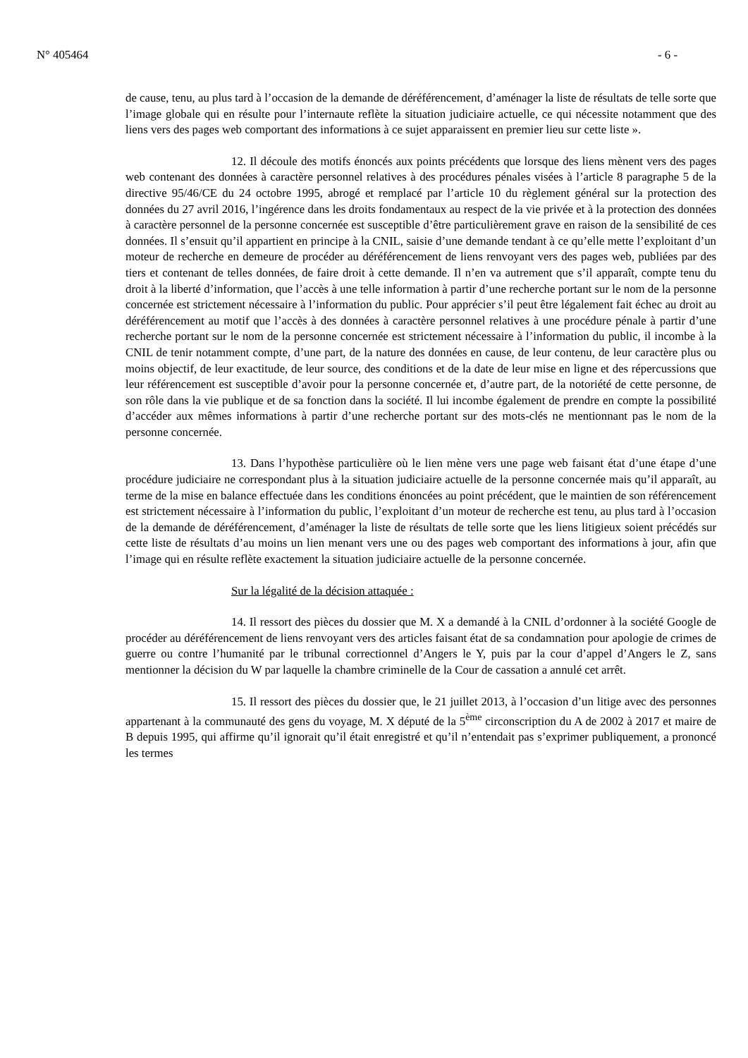N° 405464 - 6 -
de cause, tenu, au plus tard à l’occasion de la demande de déréférencement, d’aménager la liste de résultats de telle sorte que l’image globale qui en résulte pour l’internaute reflète la situation judiciaire actuelle, ce qui nécessite notamment que des liens vers des pages web comportant des informations à ce sujet apparaissent en premier lieu sur cette liste ».
12. Il découle des motifs énoncés aux points précédents que lorsque des liens mènent vers des pages web contenant des données à caractère personnel relatives à des procédures pénales visées à l’article 8 paragraphe 5 de la directive 95/46/CE du 24 octobre 1995, abrogé et remplacé par l’article 10 du règlement général sur la protection des données du 27 avril 2016, l’ingérence dans les droits fondamentaux au respect de la vie privée et à la protection des données à caractère personnel de la personne concernée est susceptible d’être particulièrement grave en raison de la sensibilité de ces données. Il s’ensuit qu’il appartient en principe à la CNIL, saisie d’une demande tendant à ce qu’elle mette l’exploitant d’un moteur de recherche en demeure de procéder au déréférencement de liens renvoyant vers des pages web, publiées par des tiers et contenant de telles données, de faire droit à cette demande. Il n’en va autrement que s’il apparaît, compte tenu du droit à la liberté d’information, que l’accès à une telle information à partir d’une recherche portant sur le nom de la personne concernée est strictement nécessaire à l’information du public. Pour apprécier s’il peut être légalement fait échec au droit au déréférencement au motif que l’accès à des données à caractère personnel relatives à une procédure pénale à partir d’une recherche portant sur le nom de la personne concernée est strictement nécessaire à l’information du public, il incombe à la CNIL de tenir notamment compte, d’une part, de la nature des données en cause, de leur contenu, de leur caractère plus ou moins objectif, de leur exactitude, de leur source, des conditions et de la date de leur mise en ligne et des répercussions que leur référencement est susceptible d’avoir pour la personne concernée et, d’autre part, de la notoriété de cette personne, de son rôle dans la vie publique et de sa fonction dans la société. Il lui incombe également de prendre en compte la possibilité d’accéder aux mêmes informations à partir d’une recherche portant sur des mots-clés ne mentionnant pas le nom de la personne concernée.
13. Dans l’hypothèse particulière où le lien mène vers une page web faisant état d’une étape d’une procédure judiciaire ne correspondant plus à la situation judiciaire actuelle de la personne concernée mais qu’il apparaît, au terme de la mise en balance effectuée dans les conditions énoncées au point précédent, que le maintien de son référencement est strictement nécessaire à l’information du public, l’exploitant d’un moteur de recherche est tenu, au plus tard à l’occasion de la demande de déréférencement, d’aménager la liste de résultats de telle sorte que les liens litigieux soient précédés sur cette liste de résultats d’au moins un lien menant vers une ou des pages web comportant des informations à jour, afin que l’image qui en résulte reflète exactement la situation judiciaire actuelle de la personne concernée.
Sur la légalité de la décision attaquée :
14. Il ressort des pièces du dossier que M. X a demandé à la CNIL d’ordonner à la société Google de procéder au déréférencement de liens renvoyant vers des articles faisant état de sa condamnation pour apologie de crimes de guerre ou contre l’humanité par le tribunal correctionnel d’Angers le Y, puis par la cour d’appel d’Angers le Z, sans mentionner la décision du W par laquelle la chambre criminelle de la Cour de cassation a annulé cet arrêt.
15. Il ressort des pièces du dossier que, le 21 juillet 2013, à l’occasion d’un litige avec des personnes appartenant à la communauté des gens du voyage, M. X député de la 5<sup>ème</sup> circonscription du A de 2002 à 2017 et maire de B depuis 1995, qui affirme qu’il ignorait qu’il était enregistré et qu’il n’entendait pas s’exprimer publiquement, a prononcé les termes